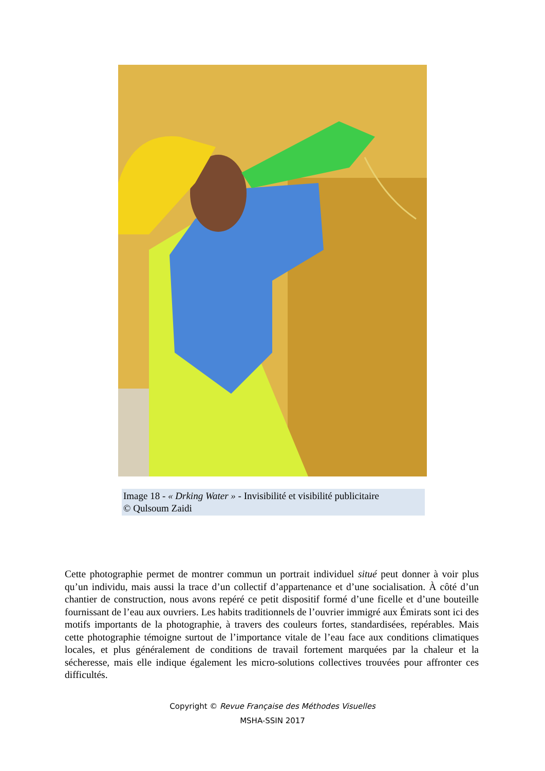Image 18 - « Drking Water » - Invisibilité et visibilité publicitaire
© Qulsoum Zaidi
Cette photographie permet de montrer commun un portrait individuel situé peut donner à voir plus qu’un individu, mais aussi la trace d’un collectif d’appartenance et d’une socialisation. À côté d’un chantier de construction, nous avons repéré ce petit dispositif formé d’une ficelle et d’une bouteille fournissant de l’eau aux ouvriers. Les habits traditionnels de l’ouvrier immigré aux Émirats sont ici des motifs importants de la photographie, à travers des couleurs fortes, standardisées, repérables. Mais cette photographie témoigne surtout de l’importance vitale de l’eau face aux conditions climatiques locales, et plus généralement de conditions de travail fortement marquées par la chaleur et la sécheresse, mais elle indique également les micro-solutions collectives trouvées pour affronter ces difficultés.
Copyright © Revue Française des Méthodes Visuelles
MSHA-SSIN 2017